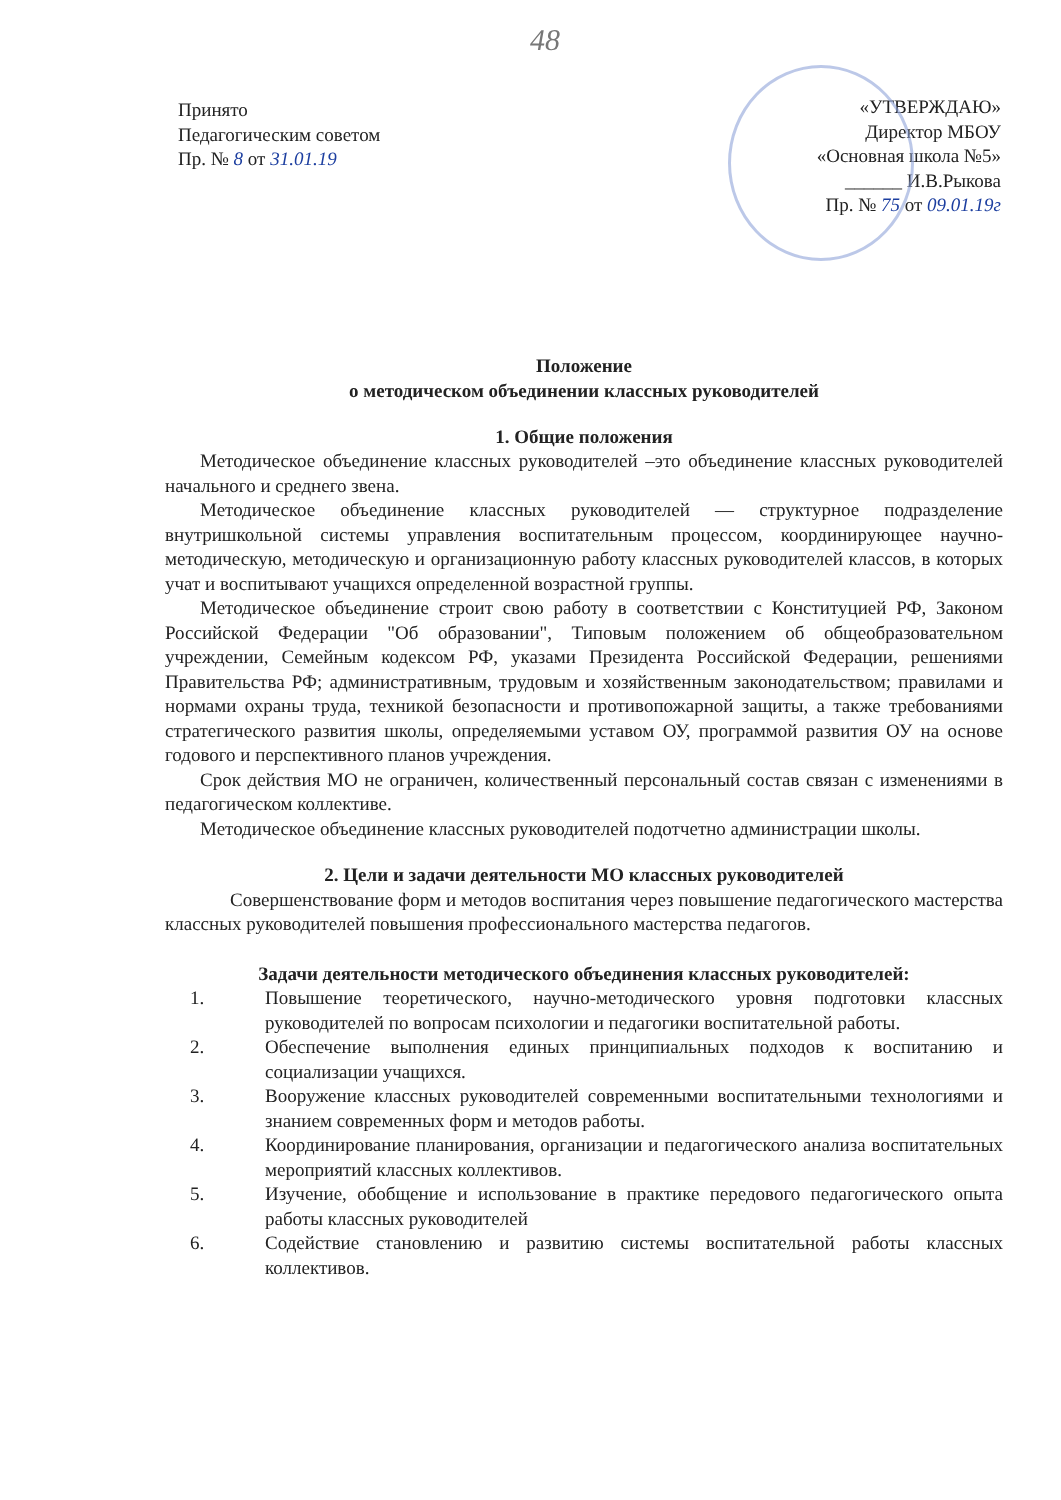48
Принято
Педагогическим советом
Пр. № 8 от 31.01.19
«УТВЕРЖДАЮ»
Директор МБОУ
«Основная школа №5»
______ И.В.Рыкова
Пр. № 75 от 09.01.19г
Положение
о методическом объединении классных руководителей
1. Общие положения
Методическое объединение классных руководителей –это объединение классных руководителей начального и среднего звена.
Методическое объединение классных руководителей — структурное подразделение внутришкольной системы управления воспитательным процессом, координирующее научно-методическую, методическую и организационную работу классных руководителей классов, в которых учат и воспитывают учащихся определенной возрастной группы.
Методическое объединение строит свою работу в соответствии с Конституцией РФ, Законом Российской Федерации "Об образовании", Типовым положением об общеобразовательном учреждении, Семейным кодексом РФ, указами Президента Российской Федерации, решениями Правительства РФ; административным, трудовым и хозяйственным законодательством; правилами и нормами охраны труда, техникой безопасности и противопожарной защиты, а также требованиями стратегического развития школы, определяемыми уставом ОУ, программой развития ОУ на основе годового и перспективного планов учреждения.
Срок действия МО не ограничен, количественный персональный состав связан с изменениями в педагогическом коллективе.
Методическое объединение классных руководителей подотчетно администрации школы.
2. Цели и задачи деятельности МО классных руководителей
Совершенствование форм и методов воспитания через повышение педагогического мастерства классных руководителей повышения профессионального мастерства педагогов.
Задачи деятельности методического объединения классных руководителей:
1. Повышение теоретического, научно-методического уровня подготовки классных руководителей по вопросам психологии и педагогики воспитательной работы.
2. Обеспечение выполнения единых принципиальных подходов к воспитанию и социализации учащихся.
3. Вооружение классных руководителей современными воспитательными технологиями и знанием современных форм и методов работы.
4. Координирование планирования, организации и педагогического анализа воспитательных мероприятий классных коллективов.
5. Изучение, обобщение и использование в практике передового педагогического опыта работы классных руководителей
6. Содействие становлению и развитию системы воспитательной работы классных коллективов.